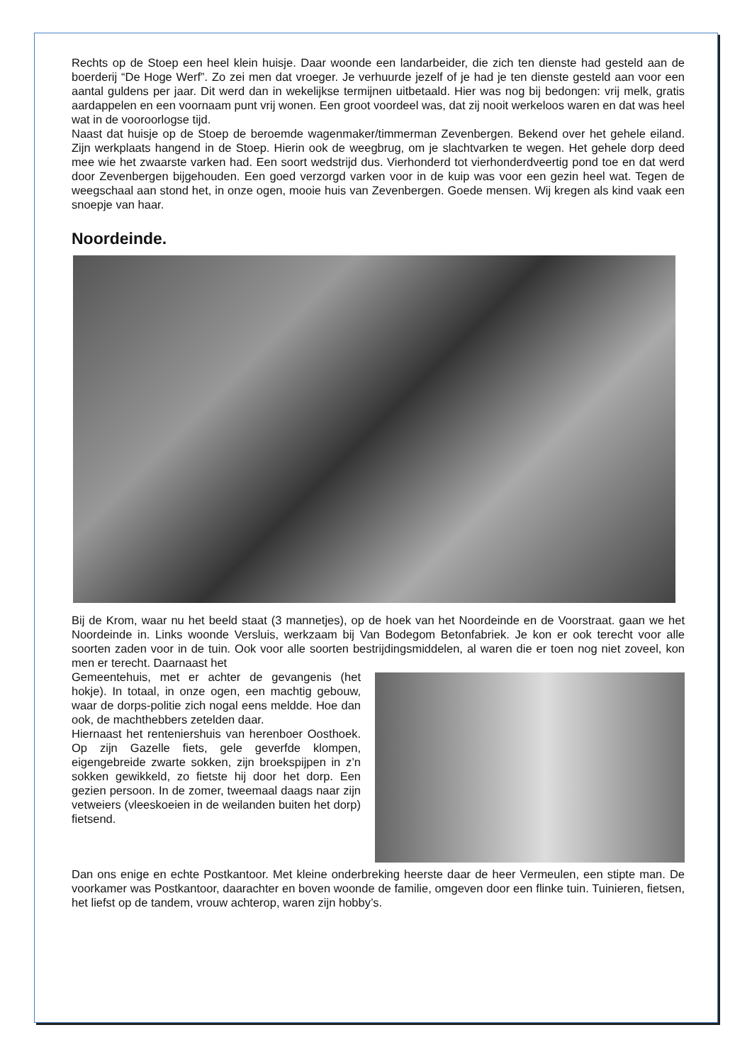Rechts op de Stoep een heel klein huisje. Daar woonde een landarbeider, die zich ten dienste had gesteld aan de boerderij “De Hoge Werf”. Zo zei men dat vroeger. Je verhuurde jezelf of je had je ten dienste gesteld aan voor een aantal guldens per jaar. Dit werd dan in wekelijkse termijnen uitbetaald. Hier was nog bij bedongen: vrij melk, gratis aardappelen en een voornaam punt vrij wonen. Een groot voordeel was, dat zij nooit werkeloos waren en dat was heel wat in de vooroorlogse tijd.
Naast dat huisje op de Stoep de beroemde wagenmaker/timmerman Zevenbergen. Bekend over het gehele eiland. Zijn werkplaats hangend in de Stoep. Hierin ook de weegbrug, om je slachtvarken te wegen. Het gehele dorp deed mee wie het zwaarste varken had. Een soort wedstrijd dus. Vierhonderd tot vierhonderdveertig pond toe en dat werd door Zevenbergen bijgehouden. Een goed verzorgd varken voor in de kuip was voor een gezin heel wat. Tegen de weegschaal aan stond het, in onze ogen, mooie huis van Zevenbergen. Goede mensen. Wij kregen als kind vaak een snoepje van haar.
Noordeinde.
Bij de Krom, waar nu het beeld staat (3 mannetjes), op de hoek van het Noordeinde en de Voorstraat. gaan we het Noordeinde in. Links woonde Versluis, werkzaam bij Van Bodegom Betonfabriek. Je kon er ook terecht voor alle soorten zaden voor in de tuin. Ook voor alle soorten bestrijdingsmiddelen, al waren die er toen nog niet zoveel, kon men er terecht. Daarnaast het
Gemeentehuis, met er achter de gevangenis (het hokje). In totaal, in onze ogen, een machtig gebouw, waar de dorps-politie zich nogal eens meldde. Hoe dan ook, de machthebbers zetelden daar.
Hiernaast het renteniershuis van herenboer Oosthoek. Op zijn Gazelle fiets, gele geverfde klompen, eigengebreide zwarte sokken, zijn broekspijpen in z’n sokken gewikkeld, zo fietste hij door het dorp. Een gezien persoon. In de zomer, tweemaal daags naar zijn vetweiers (vleeskoeien in de weilanden buiten het dorp) fietsend.
Dan ons enige en echte Postkantoor. Met kleine onderbreking heerste daar de heer Vermeulen, een stipte man. De voorkamer was Postkantoor, daarachter en boven woonde de familie, omgeven door een flinke tuin. Tuinieren, fietsen, het liefst op de tandem, vrouw achterop, waren zijn hobby’s.